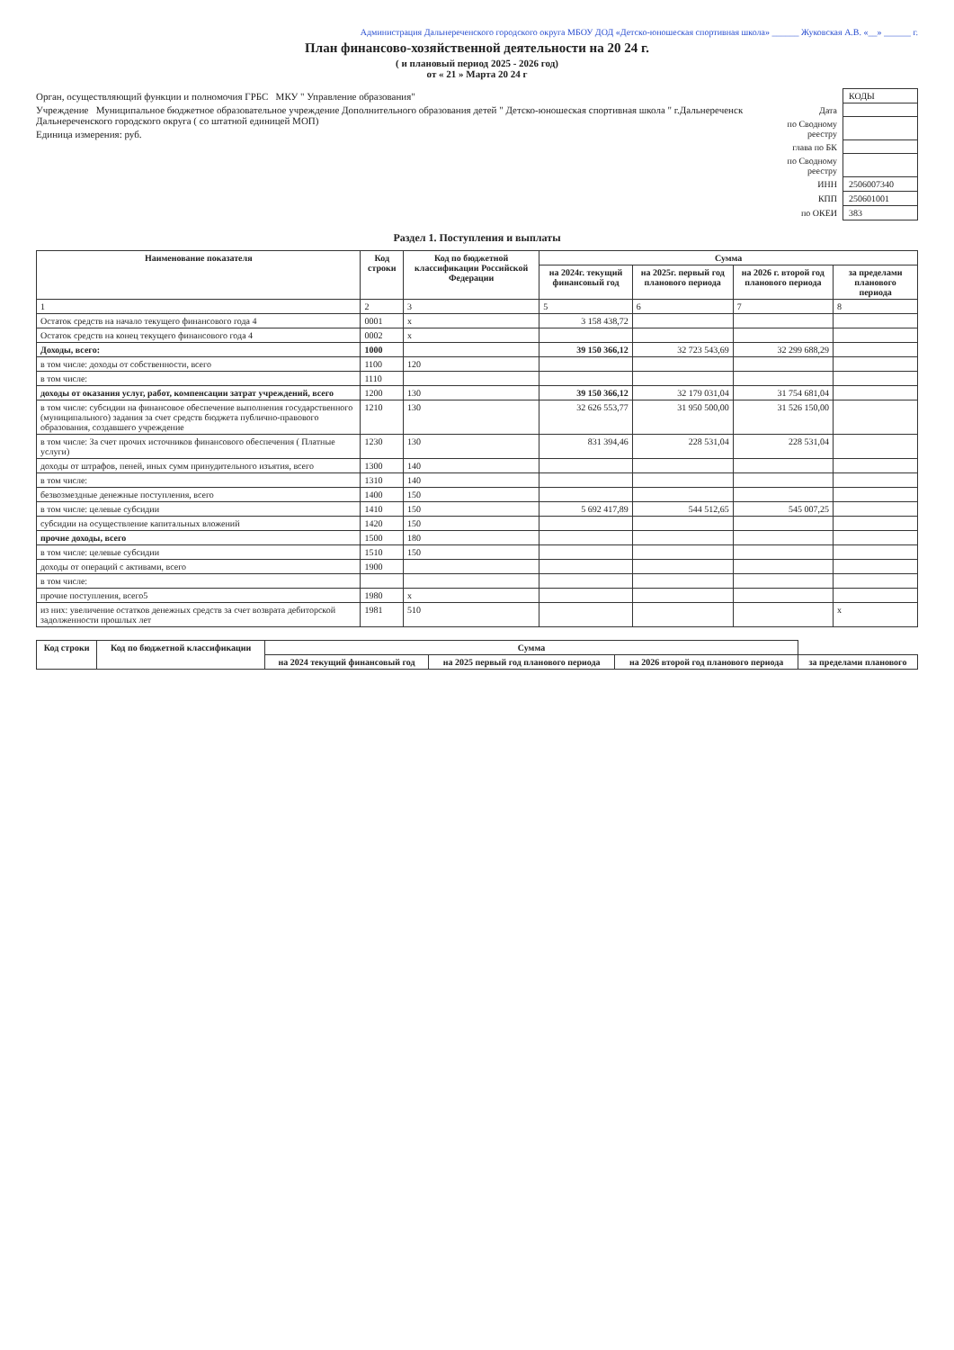Администрация Дальнереченского городского округа МБОУ ДОД «Детско-юношеская спортивная школа» ______ Жуковская А.В. «__» ______ г.
План финансово-хозяйственной деятельности на 20 24 г.
( и плановый период 2025 - 2026 год)
от « 21 » Марта 20 24 г
Орган, осуществляющий функции и полномочия ГРБС МКУ " Управление образования"
Учреждение Муниципальное бюджетное образовательное учреждение Дополнительного образования детей " Детско-юношеская спортивная школа " г.Дальнереченск Дальнереченского городского округа ( со штатной единицей МОП)
Единица измерения: руб.
| | КОДЫ |
| Дата | |
| по Сводному реестру | |
| глава по БК | |
| по Сводному реестру | |
| ИНН | 2506007340 |
| КПП | 250601001 |
| по ОКЕИ | 383 |
Раздел 1. Поступления и выплаты
| Наименование показателя | Код строки | Код по бюджетной классификации Российской Федерации | Сумма | | | |
| --- | --- | --- | --- | --- | --- | --- |
| | | | на 2024г. текущий финансовый год | на 2025г. первый год планового периода | на 2026 г. второй год планового периода | за пределами планового периода |
| 1 | 2 | 3 | 5 | 6 | 7 | 8 |
| Остаток средств на начало текущего финансового года 4 | 0001 | х | 3 158 438,72 | | | |
| Остаток средств на конец текущего финансового года 4 | 0002 | х | | | | |
| Доходы, всего: | 1000 | | 39 150 366,12 | 32 723 543,69 | 32 299 688,29 | |
| в том числе: доходы от собственности, всего | 1100 | 120 | | | | |
| в том числе: | 1110 | | | | | |
| доходы от оказания услуг, работ, компенсации затрат учреждений, всего | 1200 | 130 | 39 150 366,12 | 32 179 031,04 | 31 754 681,04 | |
| в том числе: субсидии на финансовое обеспечение выполнения государственного (муниципального) задания за счет средств бюджета публично-правового образования, создавшего учреждение | 1210 | 130 | 32 626 553,77 | 31 950 500,00 | 31 526 150,00 | |
| в том числе: За счет прочих источников финансового обеспечения ( Платные услуги) | 1230 | 130 | 831 394,46 | 228 531,04 | 228 531,04 | |
| доходы от штрафов, пеней, иных сумм принудительного изъятия, всего | 1300 | 140 | | | | |
| в том числе: | 1310 | 140 | | | | |
| безвозмездные денежные поступления, всего | 1400 | 150 | | | | |
| в том числе: целевые субсидии | 1410 | 150 | 5 692 417,89 | 544 512,65 | 545 007,25 | |
| субсидии на осуществление капитальных вложений | 1420 | 150 | | | | |
| прочие доходы, всего | 1500 | 180 | | | | |
| в том числе: целевые субсидии | 1510 | 150 | | | | |
| доходы от операций с активами, всего | 1900 | | | | | |
| в том числе: | | | | | | |
| прочие поступления, всего5 | 1980 | х | | | | |
| из них: увеличение остатков денежных средств за счет возврата дебиторской задолженности прошлых лет | 1981 | 510 | | | | х |
| Код строки | Код по бюджетной классификации | Сумма | | | |
| --- | --- | --- | --- | --- | --- |
| | | на 2024 текущий финансовый год | на 2025 первый год планового периода | на 2026 второй год планового периода | за пределами планового |